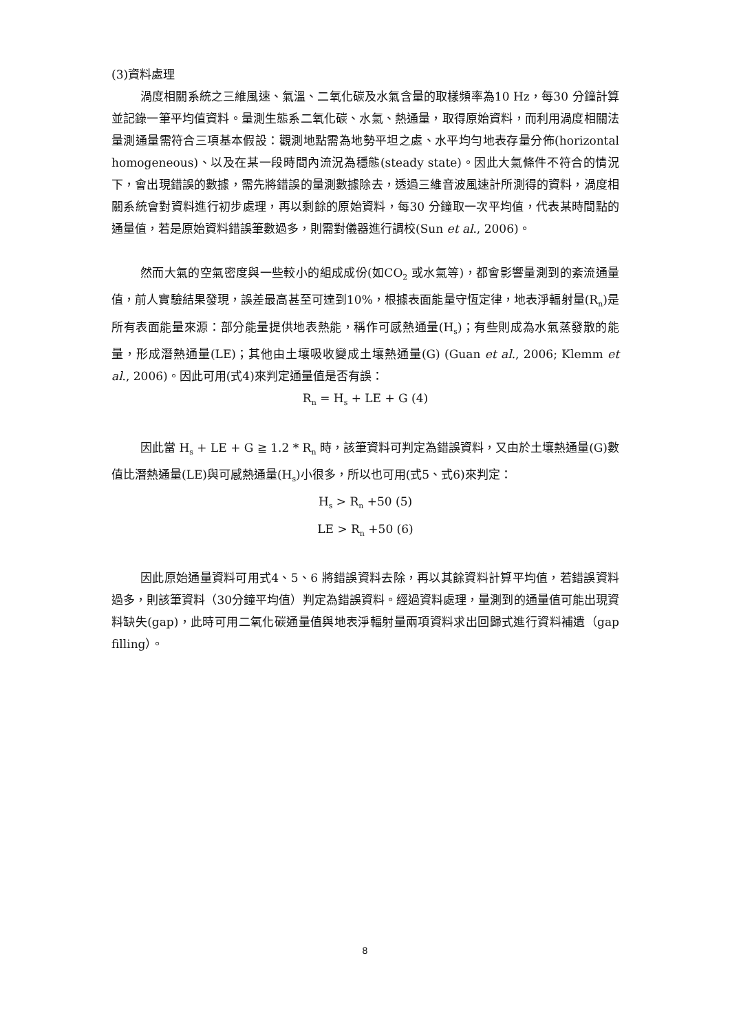(3)資料處理
渦度相關系統之三維風速、氣溫、二氧化碳及水氣含量的取樣頻率為10 Hz，每30 分鐘計算並記錄一筆平均值資料。量測生態系二氧化碳、水氣、熱通量，取得原始資料，而利用渦度相關法量測通量需符合三項基本假設：觀測地點需為地勢平坦之處、水平均勻地表存量分佈(horizontal homogeneous)、以及在某一段時間內流況為穩態(steady state)。因此大氣條件不符合的情況下，會出現錯誤的數據，需先將錯誤的量測數據除去，透過三維音波風速計所測得的資料，渦度相關系統會對資料進行初步處理，再以剩餘的原始資料，每30 分鐘取一次平均值，代表某時間點的通量值，若是原始資料錯誤筆數過多，則需對儀器進行調校(Sun et al., 2006)。
然而大氣的空氣密度與一些較小的組成成份(如CO<sub>2</sub> 或水氣等)，都會影響量測到的紊流通量值，前人實驗結果發現，誤差最高甚至可達到10%，根據表面能量守恆定律，地表淨輻射量(R<sub>n</sub>)是所有表面能量來源：部分能量提供地表熱能，稱作可感熱通量(H<sub>s</sub>)；有些則成為水氣蒸發散的能量，形成潛熱通量(LE)；其他由土壤吸收變成土壤熱通量(G) (Guan et al., 2006; Klemm et al., 2006)。因此可用(式4)來判定通量值是否有誤：
R<sub>n</sub> = H<sub>s</sub> + LE + G (4)
因此當 H<sub>s</sub> + LE + G ≧ 1.2 * R<sub>n</sub> 時，該筆資料可判定為錯誤資料，又由於土壤熱通量(G)數值比潛熱通量(LE)與可感熱通量(H<sub>s</sub>)小很多，所以也可用(式5、式6)來判定：
H<sub>s</sub> > R<sub>n</sub> +50 (5)
LE > R<sub>n</sub> +50 (6)
因此原始通量資料可用式4、5、6 將錯誤資料去除，再以其餘資料計算平均值，若錯誤資料過多，則該筆資料（30分鐘平均值）判定為錯誤資料。經過資料處理，量測到的通量值可能出現資料缺失(gap)，此時可用二氧化碳通量值與地表淨輻射量兩項資料求出回歸式進行資料補遺（gap filling）。
8